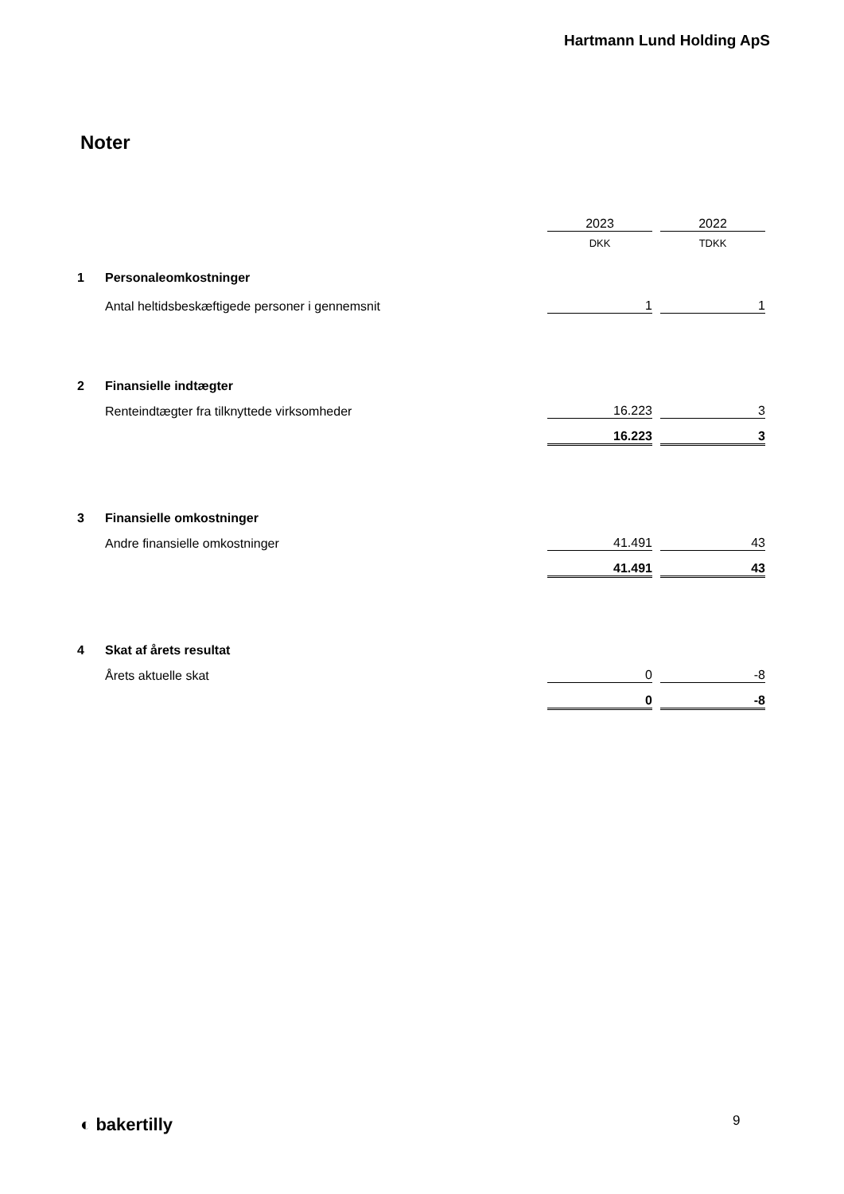Hartmann Lund Holding ApS
Noter
| | | 2023 | | 2022 |
| | | DKK | | TDKK |
| 1 | Personaleomkostninger | | | |
| | Antal heltidsbeskæftigede personer i gennemsnit | 1 | | 1 |
| 2 | Finansielle indtægter | | | |
| | Renteindtægter fra tilknyttede virksomheder | 16.223 | | 3 |
| | | 16.223 | | 3 |
| 3 | Finansielle omkostninger | | | |
| | Andre finansielle omkostninger | 41.491 | | 43 |
| | | 41.491 | | 43 |
| 4 | Skat af årets resultat | | | |
| | Årets aktuelle skat | 0 | | -8 |
| | | 0 | | -8 |
◐ bakertilly 9